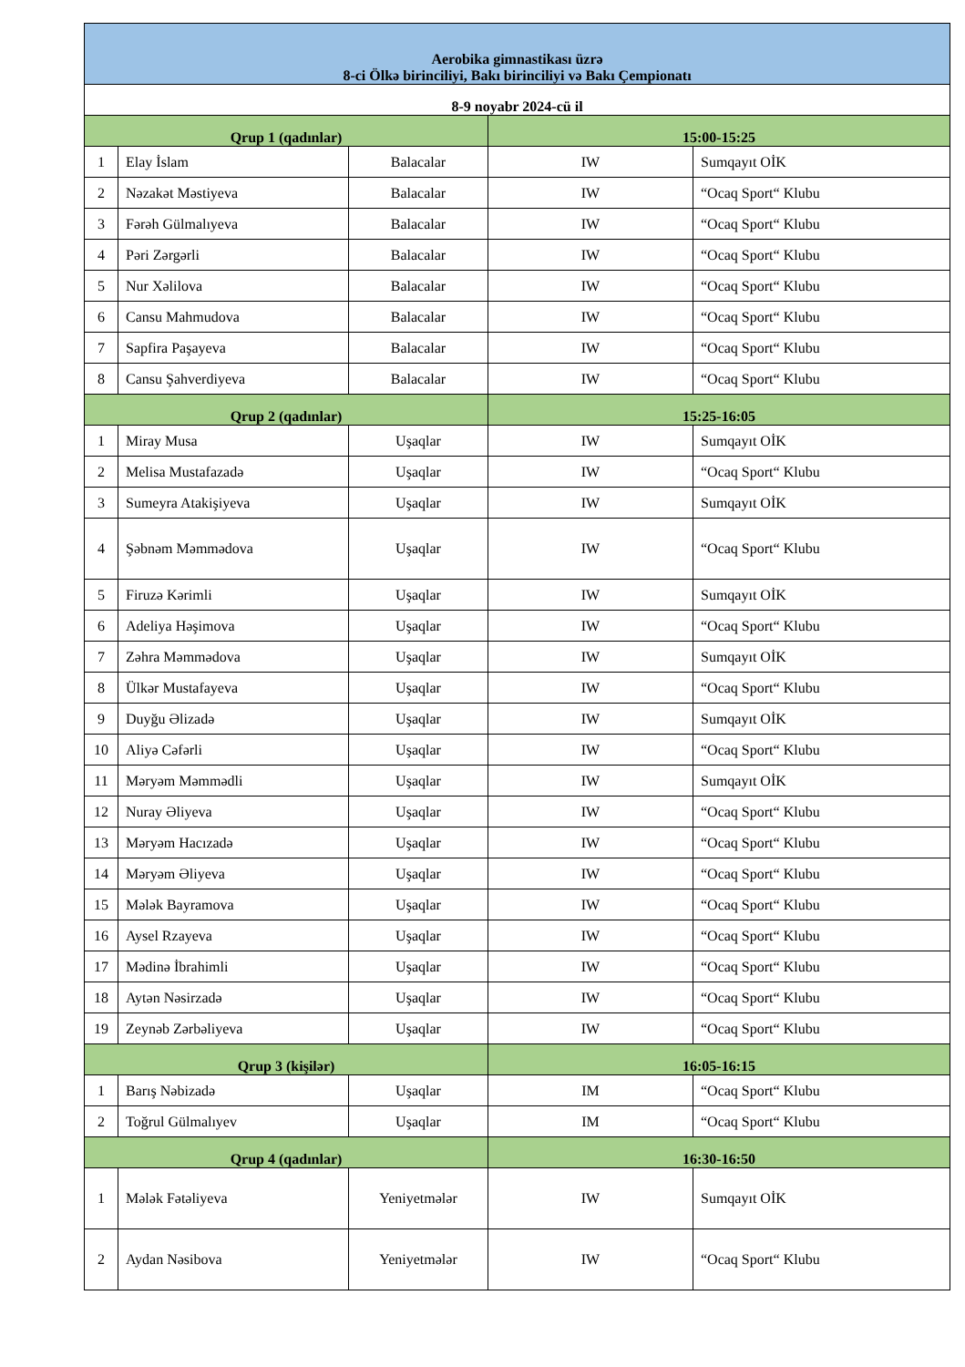| Aerobika gimnastikası üzrə 8-ci Ölkə birinciliyi, Bakı birinciliyi və Bakı Çempionatı | | | | |
| --- | --- | --- | --- | --- |
| 8-9 noyabr 2024-cü il | | | | |
| Qrup 1 (qadınlar) | | | 15:00-15:25 | |
| 1 | Elay İslam | Balacalar | IW | Sumqayıt OİK |
| 2 | Nəzakət Məstiyeva | Balacalar | IW | “Ocaq Sport“ Klubu |
| 3 | Fərəh Gülmalıyeva | Balacalar | IW | “Ocaq Sport“ Klubu |
| 4 | Pəri Zərgərli | Balacalar | IW | “Ocaq Sport“ Klubu |
| 5 | Nur Xəlilova | Balacalar | IW | “Ocaq Sport“ Klubu |
| 6 | Cansu Mahmudova | Balacalar | IW | “Ocaq Sport“ Klubu |
| 7 | Sapfira Paşayeva | Balacalar | IW | “Ocaq Sport“ Klubu |
| 8 | Cansu Şahverdiyeva | Balacalar | IW | “Ocaq Sport“ Klubu |
| Qrup 2 (qadınlar) | | | 15:25-16:05 | |
| 1 | Miray Musa | Uşaqlar | IW | Sumqayıt OİK |
| 2 | Melisa Mustafazadə | Uşaqlar | IW | “Ocaq Sport“ Klubu |
| 3 | Sumeyra Atakişiyeva | Uşaqlar | IW | Sumqayıt OİK |
| 4 | Şəbnəm Məmmədova | Uşaqlar | IW | “Ocaq Sport“ Klubu |
| 5 | Firuzə Kərimli | Uşaqlar | IW | Sumqayıt OİK |
| 6 | Adeliya Həşimova | Uşaqlar | IW | “Ocaq Sport“ Klubu |
| 7 | Zəhra Məmmədova | Uşaqlar | IW | Sumqayıt OİK |
| 8 | Ülkər Mustafayeva | Uşaqlar | IW | “Ocaq Sport“ Klubu |
| 9 | Duyğu Əlizadə | Uşaqlar | IW | Sumqayıt OİK |
| 10 | Aliyə Cəfərli | Uşaqlar | IW | “Ocaq Sport“ Klubu |
| 11 | Məryəm Məmmədli | Uşaqlar | IW | Sumqayıt OİK |
| 12 | Nuray Əliyeva | Uşaqlar | IW | “Ocaq Sport“ Klubu |
| 13 | Məryəm Hacızadə | Uşaqlar | IW | “Ocaq Sport“ Klubu |
| 14 | Məryəm Əliyeva | Uşaqlar | IW | “Ocaq Sport“ Klubu |
| 15 | Mələk Bayramova | Uşaqlar | IW | “Ocaq Sport“ Klubu |
| 16 | Aysel Rzayeva | Uşaqlar | IW | “Ocaq Sport“ Klubu |
| 17 | Mədinə İbrahimli | Uşaqlar | IW | “Ocaq Sport“ Klubu |
| 18 | Aytən Nəsirzadə | Uşaqlar | IW | “Ocaq Sport“ Klubu |
| 19 | Zeynəb Zərbəliyeva | Uşaqlar | IW | “Ocaq Sport“ Klubu |
| Qrup 3 (kişilər) | | | 16:05-16:15 | |
| 1 | Barış Nəbizadə | Uşaqlar | IM | “Ocaq Sport“ Klubu |
| 2 | Toğrul Gülmalıyev | Uşaqlar | IM | “Ocaq Sport“ Klubu |
| Qrup 4 (qadınlar) | | | 16:30-16:50 | |
| 1 | Mələk Fətəliyeva | Yeniyetmələr | IW | Sumqayıt OİK |
| 2 | Aydan Nəsibova | Yeniyetmələr | IW | “Ocaq Sport“ Klubu |